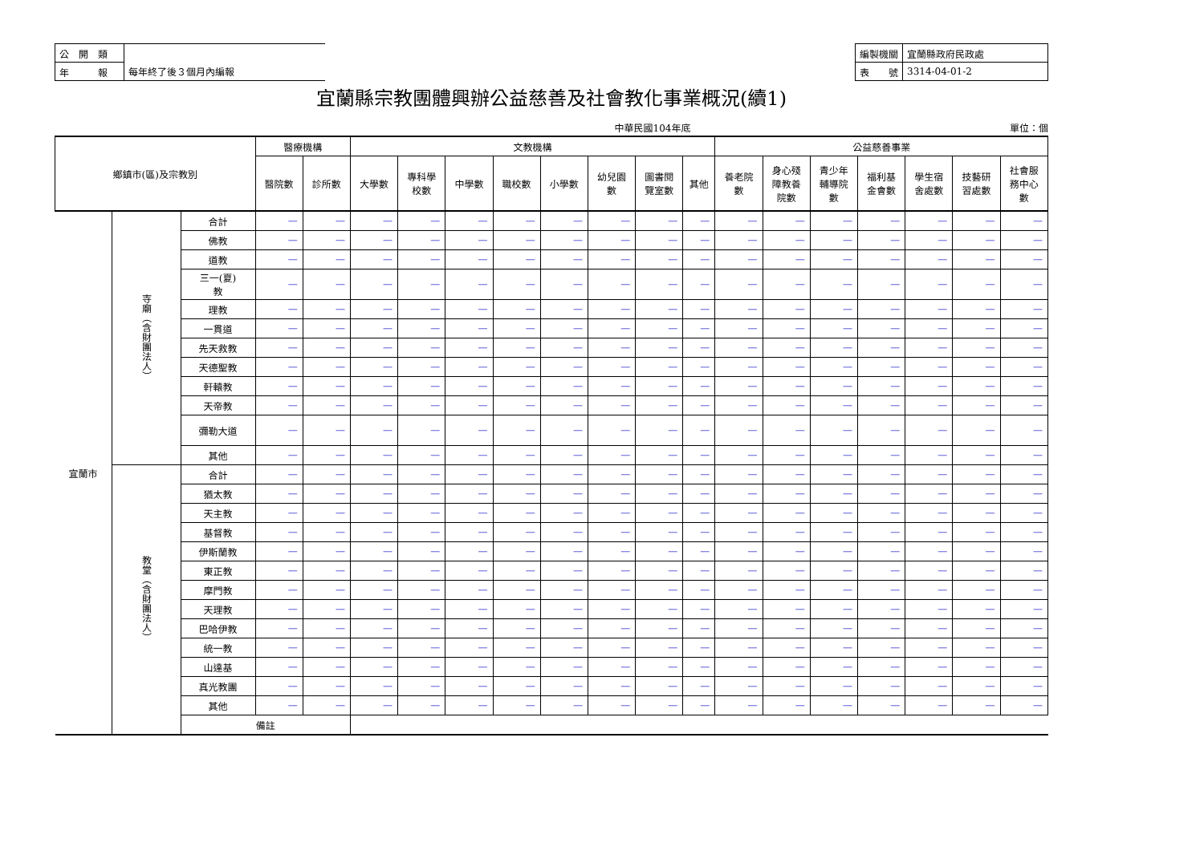| 公 開 類 | |
| 年 報 | 每年終了後３個月內編報 |
| 編製機關 | 宜蘭縣政府民政處 |
| 表 號 | 3314-04-01-2 |
宜蘭縣宗教團體興辦公益慈善及社會教化事業概況(續1)
中華民國104年底 單位：個
| 鄉鎮市(區)及宗教別 | | | 醫療機構 | | 文教機構 | | | | | | | | 公益慈善事業 | | | | | | |
| --- | --- | --- | --- | --- | --- | --- | --- | --- | --- | --- | --- | --- | --- | --- | --- | --- | --- | --- | --- |
| | | | 醫院數 | 診所數 | 大學數 | 專科學 校數 | 中學數 | 職校數 | 小學數 | 幼兒園 數 | 圖書閱 覽室數 | 其他 | 養老院 數 | 身心殘 障教養 院數 | 青少年 輔導院 數 | 福利基 金會數 | 學生宿 舍處數 | 技藝研 習處數 | 社會服 務中心 數 |
| 宜蘭市 | 寺廟（含財團法人） | 合計 | — | — | — | — | — | — | — | — | — | — | — | — | — | — | — | — | — |
| | | 佛教 | — | — | — | — | — | — | — | — | — | — | — | — | — | — | — | — | — |
| | | 道教 | — | — | — | — | — | — | — | — | — | — | — | — | — | — | — | — | — |
| | | 三一(夏) 教 | — | — | — | — | — | — | — | — | — | — | — | — | — | — | — | — | — |
| | | 理教 | — | — | — | — | — | — | — | — | — | — | — | — | — | — | — | — | — |
| | | 一貫道 | — | — | — | — | — | — | — | — | — | — | — | — | — | — | — | — | — |
| | | 先天救教 | — | — | — | — | — | — | — | — | — | — | — | — | — | — | — | — | — |
| | | 天德聖教 | — | — | — | — | — | — | — | — | — | — | — | — | — | — | — | — | — |
| | | 軒轅教 | — | — | — | — | — | — | — | — | — | — | — | — | — | — | — | — | — |
| | | 天帝教 | — | — | — | — | — | — | — | — | — | — | — | — | — | — | — | — | — |
| | | 彌勒大道 | — | — | — | — | — | — | — | — | — | — | — | — | — | — | — | — | — |
| | | 其他 | — | — | — | — | — | — | — | — | — | — | — | — | — | — | — | — | — |
| | 教堂（含財團法人） | 合計 | — | — | — | — | — | — | — | — | — | — | — | — | — | — | — | — | — |
| | | 猶太教 | — | — | — | — | — | — | — | — | — | — | — | — | — | — | — | — | — |
| | | 天主教 | — | — | — | — | — | — | — | — | — | — | — | — | — | — | — | — | — |
| | | 基督教 | — | — | — | — | — | — | — | — | — | — | — | — | — | — | — | — | — |
| | | 伊斯蘭教 | — | — | — | — | — | — | — | — | — | — | — | — | — | — | — | — | — |
| | | 東正教 | — | — | — | — | — | — | — | — | — | — | — | — | — | — | — | — | — |
| | | 摩門教 | — | — | — | — | — | — | — | — | — | — | — | — | — | — | — | — | — |
| | | 天理教 | — | — | — | — | — | — | — | — | — | — | — | — | — | — | — | — | — |
| | | 巴哈伊教 | — | — | — | — | — | — | — | — | — | — | — | — | — | — | — | — | — |
| | | 統一教 | — | — | — | — | — | — | — | — | — | — | — | — | — | — | — | — | — |
| | | 山達基 | — | — | — | — | — | — | — | — | — | — | — | — | — | — | — | — | — |
| | | 真光教團 | — | — | — | — | — | — | — | — | — | — | — | — | — | — | — | — | — |
| | | 其他 | — | — | — | — | — | — | — | — | — | — | — | — | — | — | — | — | — |
| | | 備註 | | | | | | | | | | | | | | | | | |